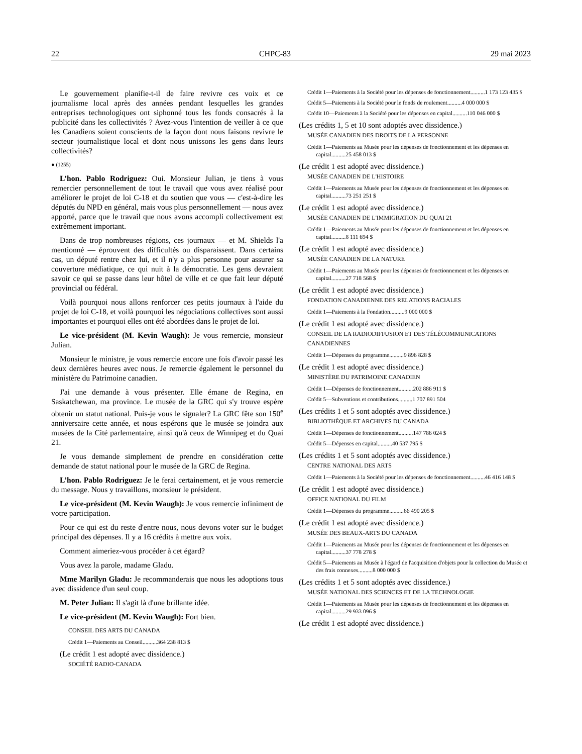22 CHPC-83 29 mai 2023
Le gouvernement planifie-t-il de faire revivre ces voix et ce journalisme local après des années pendant lesquelles les grandes entreprises technologiques ont siphonné tous les fonds consacrés à la publicité dans les collectivités ? Avez-vous l'intention de veiller à ce que les Canadiens soient conscients de la façon dont nous faisons revivre le secteur journalistique local et dont nous unissons les gens dans leurs collectivités?
● (1255)
L’hon. Pablo Rodriguez: Oui. Monsieur Julian, je tiens à vous remercier personnellement de tout le travail que vous avez réalisé pour améliorer le projet de loi C-18 et du soutien que vous — c'est-à-dire les députés du NPD en général, mais vous plus personnellement — nous avez apporté, parce que le travail que nous avons accompli collectivement est extrêmement important.
Dans de trop nombreuses régions, ces journaux — et M. Shields l'a mentionné — éprouvent des difficultés ou disparaissent. Dans certains cas, un député rentre chez lui, et il n'y a plus personne pour assurer sa couverture médiatique, ce qui nuit à la démocratie. Les gens devraient savoir ce qui se passe dans leur hôtel de ville et ce que fait leur député provincial ou fédéral.
Voilà pourquoi nous allons renforcer ces petits journaux à l'aide du projet de loi C-18, et voilà pourquoi les négociations collectives sont aussi importantes et pourquoi elles ont été abordées dans le projet de loi.
Le vice-président (M. Kevin Waugh): Je vous remercie, monsieur Julian.
Monsieur le ministre, je vous remercie encore une fois d'avoir passé les deux dernières heures avec nous. Je remercie également le personnel du ministère du Patrimoine canadien.
J'ai une demande à vous présenter. Elle émane de Regina, en Saskatchewan, ma province. Le musée de la GRC qui s'y trouve espère obtenir un statut national. Puis-je vous le signaler? La GRC fête son 150<sup>e</sup> anniversaire cette année, et nous espérons que le musée se joindra aux musées de la Cité parlementaire, ainsi qu'à ceux de Winnipeg et du Quai 21.
Je vous demande simplement de prendre en considération cette demande de statut national pour le musée de la GRC de Regina.
L’hon. Pablo Rodriguez: Je le ferai certainement, et je vous remercie du message. Nous y travaillons, monsieur le président.
Le vice-président (M. Kevin Waugh): Je vous remercie infiniment de votre participation.
Pour ce qui est du reste d'entre nous, nous devons voter sur le budget principal des dépenses. Il y a 16 crédits à mettre aux voix.
Comment aimeriez-vous procéder à cet égard?
Vous avez la parole, madame Gladu.
Mme Marilyn Gladu: Je recommanderais que nous les adoptions tous avec dissidence d'un seul coup.
M. Peter Julian: Il s'agit là d'une brillante idée.
Le vice-président (M. Kevin Waugh): Fort bien.
CONSEIL DES ARTS DU CANADA
Crédit 1—Paiements au Conseil..........364 238 813 $
(Le crédit 1 est adopté avec dissidence.)
SOCIÉTÉ RADIO-CANADA
Crédit 1—Paiements à la Société pour les dépenses de fonctionnement..........1 173 123 435 $
Crédit 5—Paiements à la Société pour le fonds de roulement..........4 000 000 $
Crédit 10—Paiements à la Société pour les dépenses en capital..........110 046 000 $
(Les crédits 1, 5 et 10 sont adoptés avec dissidence.)
MUSÉE CANADIEN DES DROITS DE LA PERSONNE
Crédit 1—Paiements au Musée pour les dépenses de fonctionnement et les dépenses en capital..........25 458 013 $
(Le crédit 1 est adopté avec dissidence.)
MUSÉE CANADIEN DE L'HISTOIRE
Crédit 1—Paiements au Musée pour les dépenses de fonctionnement et les dépenses en capital..........73 251 251 $
(Le crédit 1 est adopté avec dissidence.)
MUSÉE CANADIEN DE L'IMMIGRATION DU QUAI 21
Crédit 1—Paiements au Musée pour les dépenses de fonctionnement et les dépenses en capital..........8 111 694 $
(Le crédit 1 est adopté avec dissidence.)
MUSÉE CANADIEN DE LA NATURE
Crédit 1—Paiements au Musée pour les dépenses de fonctionnement et les dépenses en capital..........27 718 568 $
(Le crédit 1 est adopté avec dissidence.)
FONDATION CANADIENNE DES RELATIONS RACIALES
Crédit 1—Paiements à la Fondation..........9 000 000 $
(Le crédit 1 est adopté avec dissidence.)
CONSEIL DE LA RADIODIFFUSION ET DES TÉLÉCOMMUNICATIONS CANADIENNES
Crédit 1—Dépenses du programme..........9 896 828 $
(Le crédit 1 est adopté avec dissidence.)
MINISTÈRE DU PATRIMOINE CANADIEN
Crédit 1—Dépenses de fonctionnement..........202 886 911 $
Crédit 5—Subventions et contributions..........1 707 891 504
(Les crédits 1 et 5 sont adoptés avec dissidence.)
BIBLIOTHÈQUE ET ARCHIVES DU CANADA
Crédit 1—Dépenses de fonctionnement..........147 786 024 $
Crédit 5—Dépenses en capital..........40 537 795 $
(Les crédits 1 et 5 sont adoptés avec dissidence.)
CENTRE NATIONAL DES ARTS
Crédit 1—Paiements à la Société pour les dépenses de fonctionnement..........46 416 148 $
(Le crédit 1 est adopté avec dissidence.)
OFFICE NATIONAL DU FILM
Crédit 1—Dépenses du programme..........66 490 205 $
(Le crédit 1 est adopté avec dissidence.)
MUSÉE DES BEAUX-ARTS DU CANADA
Crédit 1—Paiements au Musée pour les dépenses de fonctionnement et les dépenses en capital..........37 778 278 $
Crédit 5—Paiements au Musée à l'égard de l'acquisition d'objets pour la collection du Musée et des frais connexes..........8 000 000 $
(Les crédits 1 et 5 sont adoptés avec dissidence.)
MUSÉE NATIONAL DES SCIENCES ET DE LA TECHNOLOGIE
Crédit 1—Paiements au Musée pour les dépenses de fonctionnement et les dépenses en capital..........29 933 096 $
(Le crédit 1 est adopté avec dissidence.)